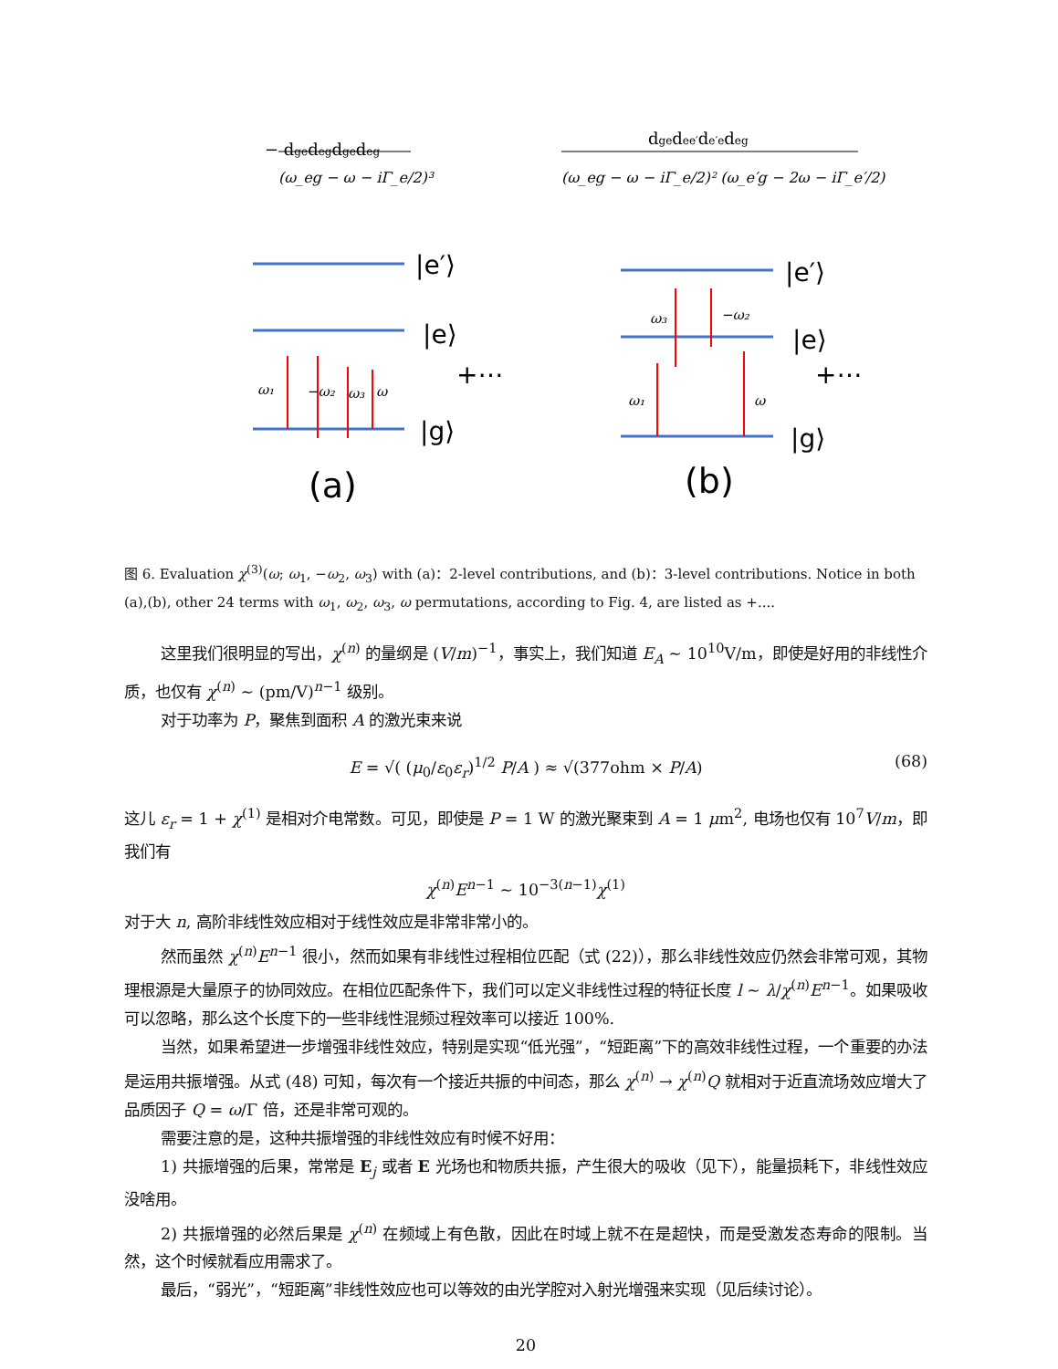− dgedegdgedeg
(ω_eg − ω − iΓ_e/2)³
dgedee′de′edeg
(ω_eg − ω − iΓ_e/2)² (ω_e′g − 2ω − iΓ_e′/2)
|e′⟩
|e⟩
|g⟩
|e′⟩
|e⟩
|g⟩
+⋯
+⋯
(a)
(b)
ω₁
−ω₂
ω₃
ω
ω₃
−ω₂
ω₁
ω
图 6. Evaluation χ<sup>(3)</sup>(ω; ω<sub>1</sub>, −ω<sub>2</sub>, ω<sub>3</sub>) with (a)：2-level contributions, and (b)：3-level contributions. Notice in both (a),(b), other 24 terms with ω<sub>1</sub>, ω<sub>2</sub>, ω<sub>3</sub>, ω permutations, according to Fig. 4, are listed as +....
这里我们很明显的写出，χ<sup>(n)</sup> 的量纲是 (V/m)<sup>−1</sup>，事实上，我们知道 E<sub>A</sub> ∼ 10<sup>10</sup>V/m，即使是好用的非线性介质，也仅有 χ<sup>(n)</sup> ∼ (pm/V)<sup>n−1</sup> 级别。
对于功率为 P，聚焦到面积 A 的激光束来说
E = √( (μ<sub>0</sub>/ε<sub>0</sub>ε<sub>r</sub>)<sup>1/2</sup> P/A ) ≈ √(377ohm × P/A) (68)
这儿 ε<sub>r</sub> = 1 + χ<sup>(1)</sup> 是相对介电常数。可见，即使是 P = 1 W 的激光聚束到 A = 1 μm<sup>2</sup>, 电场也仅有 10<sup>7</sup>V/m，即我们有
χ<sup>(n)</sup>E<sup>n−1</sup> ∼ 10<sup>−3(n−1)</sup>χ<sup>(1)</sup>
对于大 n, 高阶非线性效应相对于线性效应是非常非常小的。
然而虽然 χ<sup>(n)</sup>E<sup>n−1</sup> 很小，然而如果有非线性过程相位匹配（式 (22)），那么非线性效应仍然会非常可观，其物理根源是大量原子的协同效应。在相位匹配条件下，我们可以定义非线性过程的特征长度 l ∼ λ/χ<sup>(n)</sup>E<sup>n−1</sup>。如果吸收可以忽略，那么这个长度下的一些非线性混频过程效率可以接近 100%.
当然，如果希望进一步增强非线性效应，特别是实现“低光强”，“短距离”下的高效非线性过程，一个重要的办法是运用共振增强。从式 (48) 可知，每次有一个接近共振的中间态，那么 χ<sup>(n)</sup> → χ<sup>(n)</sup>Q 就相对于近直流场效应增大了品质因子 Q = ω/Γ 倍，还是非常可观的。
需要注意的是，这种共振增强的非线性效应有时候不好用：
1) 共振增强的后果，常常是 E<sub>j</sub> 或者 E 光场也和物质共振，产生很大的吸收（见下），能量损耗下，非线性效应没啥用。
2) 共振增强的必然后果是 χ<sup>(n)</sup> 在频域上有色散，因此在时域上就不在是超快，而是受激发态寿命的限制。当然，这个时候就看应用需求了。
最后，“弱光”，“短距离”非线性效应也可以等效的由光学腔对入射光增强来实现（见后续讨论）。
20